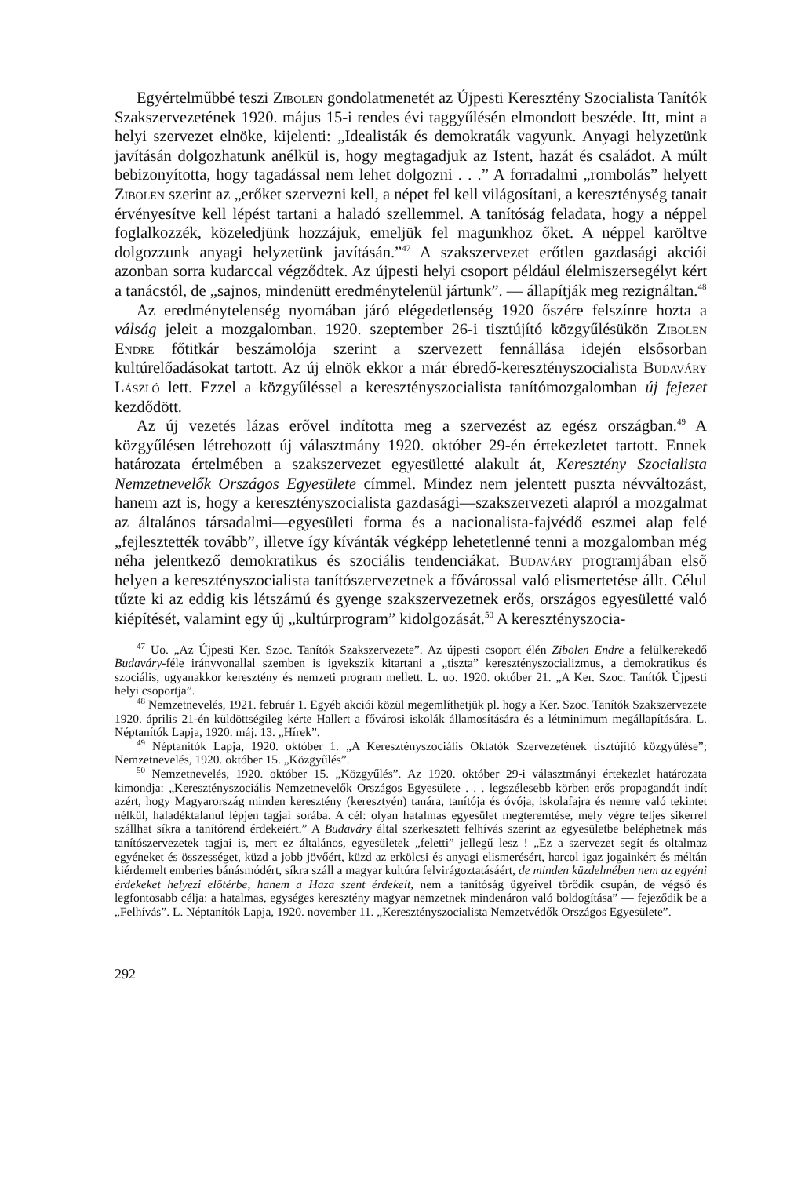Egyértelműbbé teszi Zibolen gondolatmenetét az Újpesti Keresztény Szocialista Tanítók Szakszervezetének 1920. május 15-i rendes évi taggyűlésén elmondott beszéde. Itt, mint a helyi szervezet elnöke, kijelenti: „Idealisták és demokraták vagyunk. Anyagi helyzetünk javításán dolgozhatunk anélkül is, hogy megtagadjuk az Istent, hazát és családot. A múlt bebizonyította, hogy tagadással nem lehet dolgozni . . .” A forradalmi „rombolás” helyett Zibolen szerint az „erőket szervezni kell, a népet fel kell világosítani, a kereszténység tanait érvényesítve kell lépést tartani a haladó szellemmel. A tanítóság feladata, hogy a néppel foglalkozzék, közeledjünk hozzájuk, emeljük fel magunkhoz őket. A néppel karöltve dolgozzunk anyagi helyzetünk javításán.”<sup>47</sup> A szakszervezet erőtlen gazdasági akciói azonban sorra kudarccal végződtek. Az újpesti helyi csoport például élelmiszersegélyt kért a tanácstól, de „sajnos, mindenütt eredménytelenül jártunk”. — állapítják meg rezignáltan.<sup>48</sup>
Az eredménytelenség nyomában járó elégedetlenség 1920 őszére felszínre hozta a válság jeleit a mozgalomban. 1920. szeptember 26-i tisztújító közgyűlésükön Zibolen Endre főtitkár beszámolója szerint a szervezett fennállása idején elsősorban kultúrelőadásokat tartott. Az új elnök ekkor a már ébredő-keresztényszocialista Budaváry László lett. Ezzel a közgyűléssel a keresztényszocialista tanítómozgalomban új fejezet kezdődött.
Az új vezetés lázas erővel indította meg a szervezést az egész országban.<sup>49</sup> A közgyűlésen létrehozott új választmány 1920. október 29-én értekezletet tartott. Ennek határozata értelmében a szakszervezet egyesületté alakult át, Keresztény Szocialista Nemzetnevelők Országos Egyesülete címmel. Mindez nem jelentett puszta névváltozást, hanem azt is, hogy a keresztényszocialista gazdasági—szakszervezeti alapról a mozgalmat az általános társadalmi—egyesületi forma és a nacionalista-fajvédő eszmei alap felé „fejlesztették tovább”, illetve így kívánták végképp lehetetlenné tenni a mozgalomban még néha jelentkező demokratikus és szociális tendenciákat. Budaváry programjában első helyen a keresztényszocialista tanítószervezetnek a fővárossal való elismertetése állt. Célul tűzte ki az eddig kis létszámú és gyenge szakszervezetnek erős, országos egyesületté való kiépítését, valamint egy új „kultúrprogram” kidolgozását.<sup>50</sup> A keresztényszocia-
<sup>47</sup> Uo. „Az Újpesti Ker. Szoc. Tanítók Szakszervezete”. Az újpesti csoport élén Zibolen Endre a felülkerekedő Budaváry-féle irányvonallal szemben is igyekszik kitartani a „tiszta” keresztényszocializmus, a demokratikus és szociális, ugyanakkor keresztény és nemzeti program mellett. L. uo. 1920. október 21. „A Ker. Szoc. Tanítók Újpesti helyi csoportja”.
<sup>48</sup> Nemzetnevelés, 1921. február 1. Egyéb akciói közül megemlíthetjük pl. hogy a Ker. Szoc. Tanítók Szakszervezete 1920. április 21-én küldöttségileg kérte Hallert a fővárosi iskolák államosítására és a létminimum megállapítására. L. Néptanítók Lapja, 1920. máj. 13. „Hírek”.
<sup>49</sup> Néptanítók Lapja, 1920. október 1. „A Keresztényszociális Oktatók Szervezetének tisztújító közgyűlése”; Nemzetnevelés, 1920. október 15. „Közgyűlés”.
<sup>50</sup> Nemzetnevelés, 1920. október 15. „Közgyűlés”. Az 1920. október 29-i választmányi értekezlet határozata kimondja: „Keresztényszociális Nemzetnevelők Országos Egyesülete . . . legszélesebb körben erős propagandát indít azért, hogy Magyarország minden keresztény (keresztyén) tanára, tanítója és óvója, iskolafajra és nemre való tekintet nélkül, haladéktalanul lépjen tagjai sorába. A cél: olyan hatalmas egyesület megteremtése, mely végre teljes sikerrel szállhat síkra a tanítórend érdekeiért.” A Budaváry által szerkesztett felhívás szerint az egyesületbe beléphetnek más tanítószervezetek tagjai is, mert ez általános, egyesületek „feletti” jellegű lesz ! „Ez a szervezet segít és oltalmaz egyéneket és összességet, küzd a jobb jövőért, küzd az erkölcsi és anyagi elismerésért, harcol igaz jogainkért és méltán kiérdemelt emberies bánásmódért, síkra száll a magyar kultúra felvirágoztatásáért, de minden küzdelmében nem az egyéni érdekeket helyezi előtérbe, hanem a Haza szent érdekeit, nem a tanítóság ügyeivel törődik csupán, de végső és legfontosabb célja: a hatalmas, egységes keresztény magyar nemzetnek mindenáron való boldogítása” — fejeződik be a „Felhívás”. L. Néptanítók Lapja, 1920. november 11. „Keresztényszocialista Nemzetvédők Országos Egyesülete”.
292